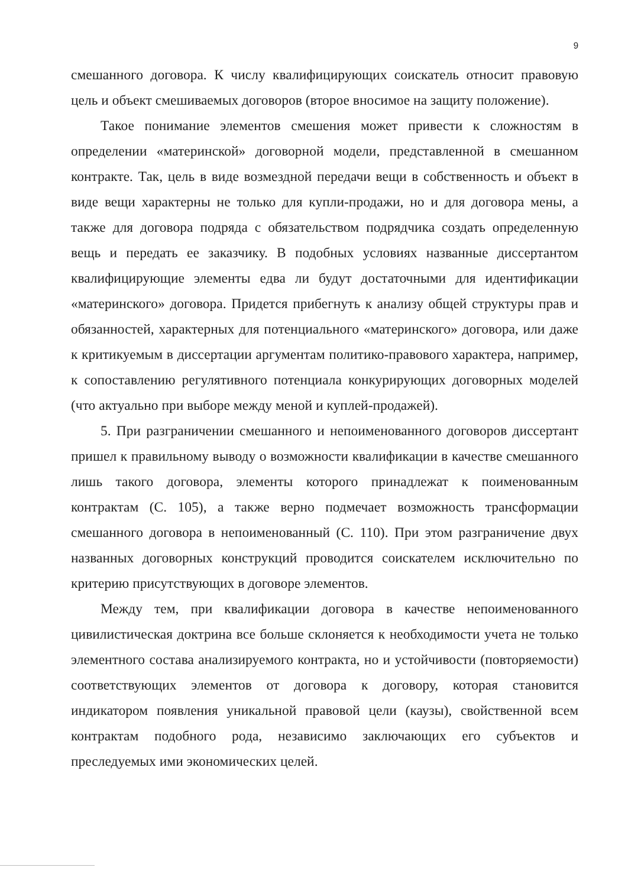9
смешанного договора. К числу квалифицирующих соискатель относит правовую цель и объект смешиваемых договоров (второе вносимое на защиту положение).
Такое понимание элементов смешения может привести к сложностям в определении «материнской» договорной модели, представленной в смешанном контракте. Так, цель в виде возмездной передачи вещи в собственность и объект в виде вещи характерны не только для купли-продажи, но и для договора мены, а также для договора подряда с обязательством подрядчика создать определенную вещь и передать ее заказчику. В подобных условиях названные диссертантом квалифицирующие элементы едва ли будут достаточными для идентификации «материнского» договора. Придется прибегнуть к анализу общей структуры прав и обязанностей, характерных для потенциального «материнского» договора, или даже к критикуемым в диссертации аргументам политико-правового характера, например, к сопоставлению регулятивного потенциала конкурирующих договорных моделей (что актуально при выборе между меной и куплей-продажей).
5. При разграничении смешанного и непоименованного договоров диссертант пришел к правильному выводу о возможности квалификации в качестве смешанного лишь такого договора, элементы которого принадлежат к поименованным контрактам (С. 105), а также верно подмечает возможность трансформации смешанного договора в непоименованный (С. 110). При этом разграничение двух названных договорных конструкций проводится соискателем исключительно по критерию присутствующих в договоре элементов.
Между тем, при квалификации договора в качестве непоименованного цивилистическая доктрина все больше склоняется к необходимости учета не только элементного состава анализируемого контракта, но и устойчивости (повторяемости) соответствующих элементов от договора к договору, которая становится индикатором появления уникальной правовой цели (каузы), свойственной всем контрактам подобного рода, независимо заключающих его субъектов и преследуемых ими экономических целей.